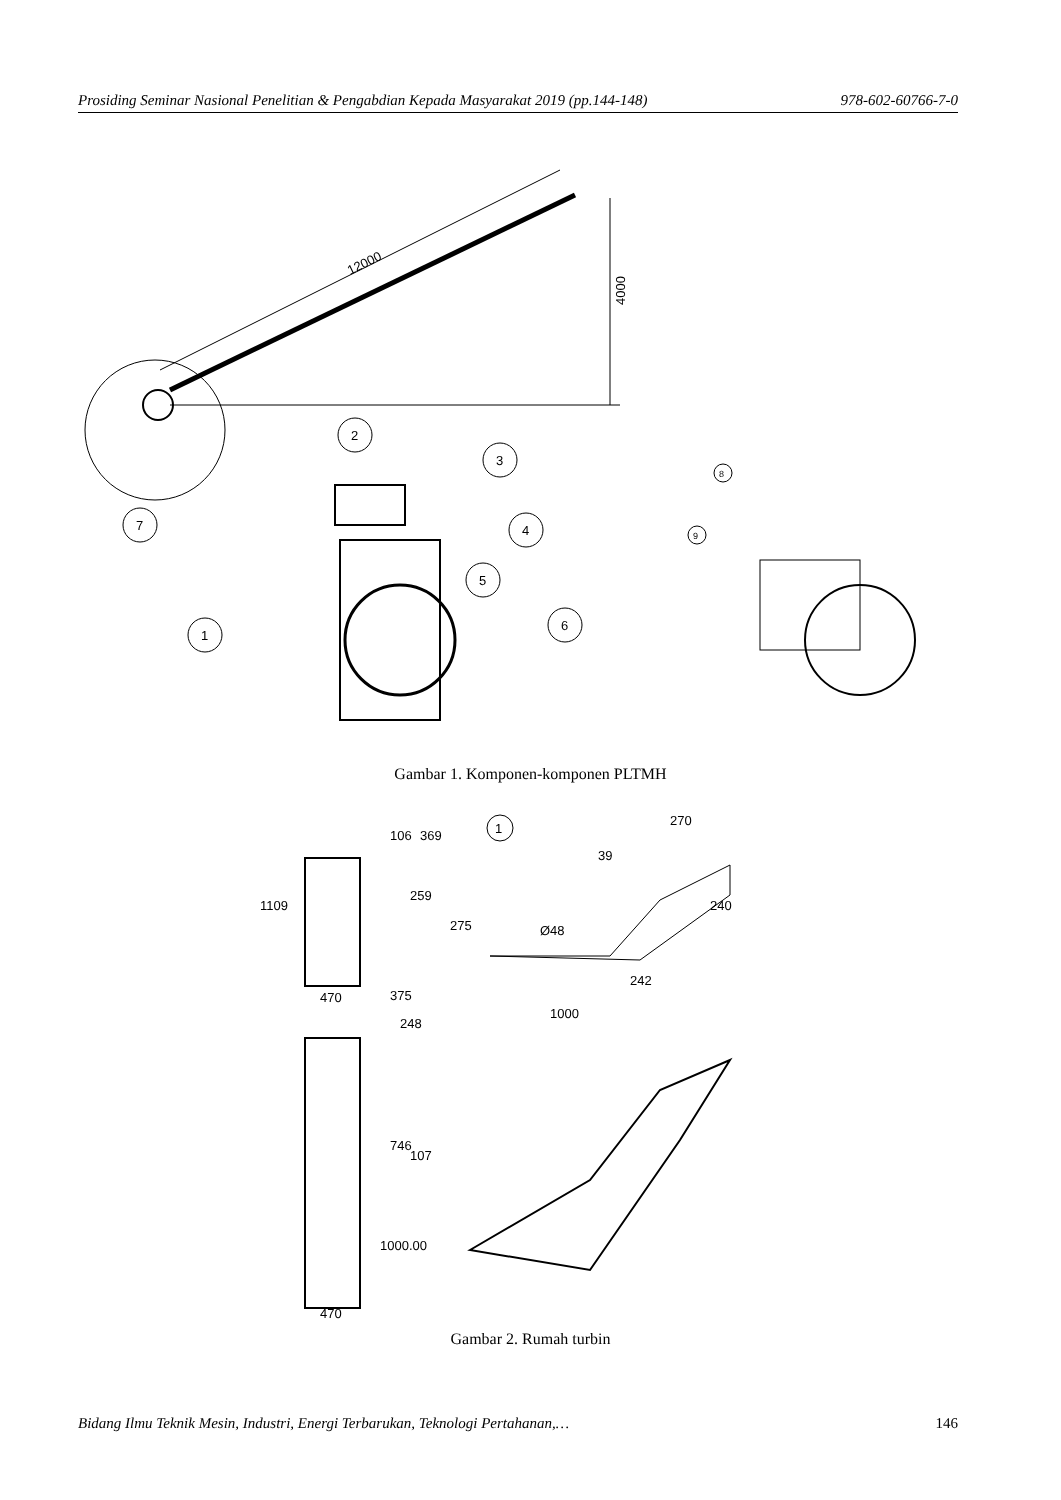Prosiding Seminar Nasional Penelitian & Pengabdian Kepada Masyarakat 2019 (pp.144-148) 978-602-60766-7-0
12000
4000
2
3
4
5
6
7
1
8
9
Gambar 1. Komponen-komponen PLTMH
470
470
106
369
259
1109
375
248
746
107
1000.00
1
Ø48
275
240
270
39
242
1000
Gambar 2. Rumah turbin
Bidang Ilmu Teknik Mesin, Industri, Energi Terbarukan, Teknologi Pertahanan,… 146